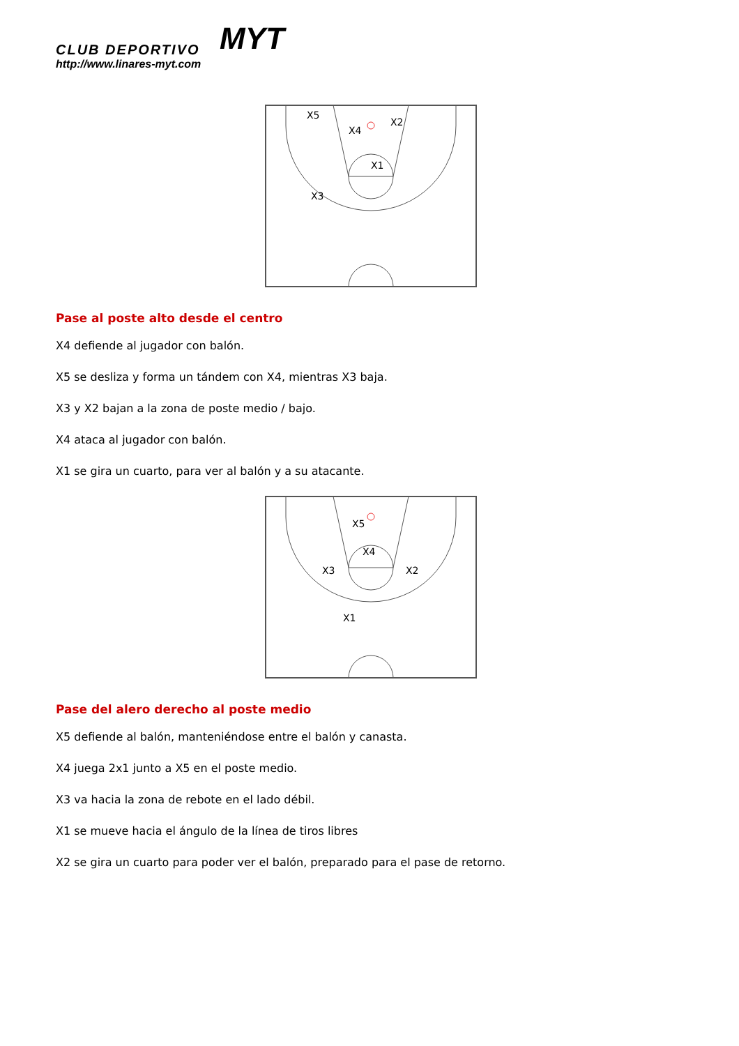CLUB DEPORTIVO
http://www.linares-myt.com
MYT
X5
X4
X2
X1
X3
Pase al poste alto desde el centro
X4 defiende al jugador con balón.
X5 se desliza y forma un tándem con X4, mientras X3 baja.
X3 y X2 bajan a la zona de poste medio / bajo.
X4 ataca al jugador con balón.
X1 se gira un cuarto, para ver al balón y a su atacante.
X5
X4
X3
X2
X1
Pase del alero derecho al poste medio
X5 defiende al balón, manteniéndose entre el balón y canasta.
X4 juega 2x1 junto a X5 en el poste medio.
X3 va hacia la zona de rebote en el lado débil.
X1 se mueve hacia el ángulo de la línea de tiros libres
X2 se gira un cuarto para poder ver el balón, preparado para el pase de retorno.